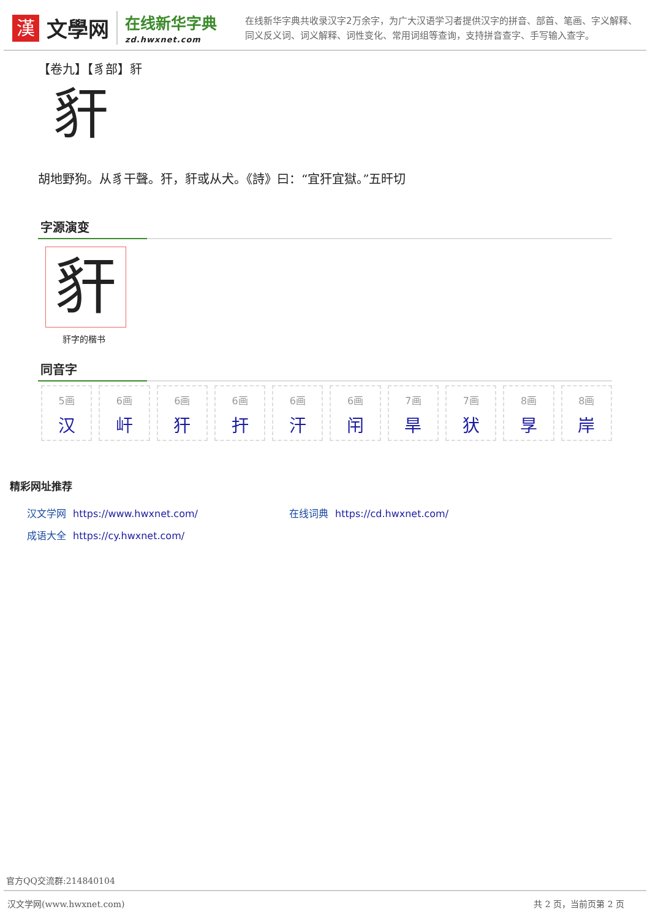漢
文學网
在线新华字典
zd.hwxnet.com
在线新华字典共收录汉字2万余字，为广大汉语学习者提供汉字的拼音、部首、笔画、字义解释、同义反义词、词义解释、词性变化、常用词组等查询，支持拼音查字、手写输入查字。
【卷九】【豸部】豻
豻
胡地野狗。从豸干聲。犴，豻或从犬。《詩》曰：“宜犴宜獄。”五旰切
字源演变
豻
豻字的楷书
同音字
5画
汉
6画
屽
6画
犴
6画
扞
6画
汗
6画
闬
7画
旱
7画
犾
8画
㫗
8画
岸
精彩网址推荐
汉文学网 https://www.hwxnet.com/
在线词典 https://cd.hwxnet.com/
成语大全 https://cy.hwxnet.com/
官方QQ交流群:214840104
汉文学网(www.hwxnet.com) 共 2 页，当前页第 2 页